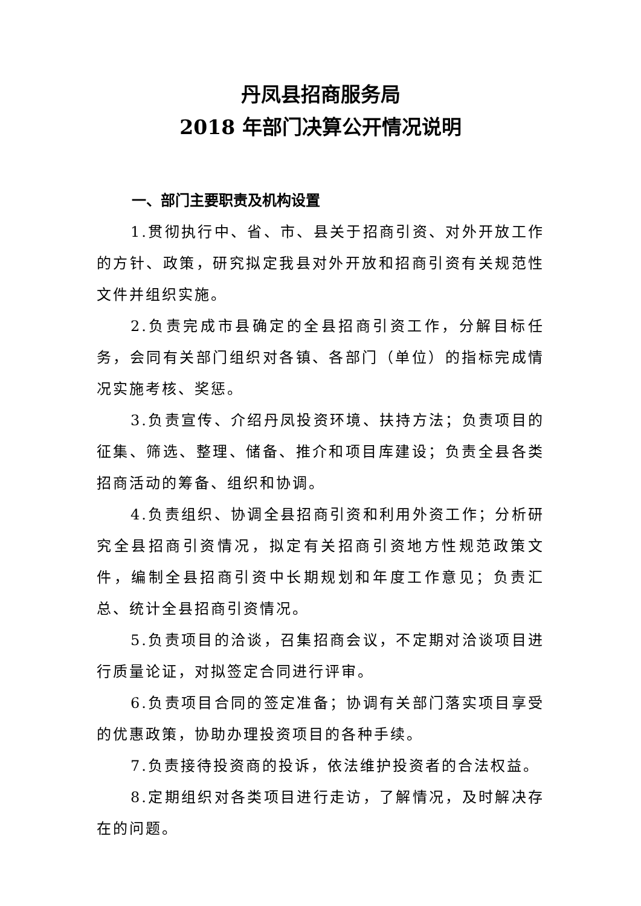丹凤县招商服务局
2018 年部门决算公开情况说明
一、部门主要职责及机构设置
1.贯彻执行中、省、市、县关于招商引资、对外开放工作的方针、政策，研究拟定我县对外开放和招商引资有关规范性文件并组织实施。
2.负责完成市县确定的全县招商引资工作，分解目标任务，会同有关部门组织对各镇、各部门（单位）的指标完成情况实施考核、奖惩。
3.负责宣传、介绍丹凤投资环境、扶持方法；负责项目的征集、筛选、整理、储备、推介和项目库建设；负责全县各类招商活动的筹备、组织和协调。
4.负责组织、协调全县招商引资和利用外资工作；分析研究全县招商引资情况，拟定有关招商引资地方性规范政策文件，编制全县招商引资中长期规划和年度工作意见；负责汇总、统计全县招商引资情况。
5.负责项目的洽谈，召集招商会议，不定期对洽谈项目进行质量论证，对拟签定合同进行评审。
6.负责项目合同的签定准备；协调有关部门落实项目享受的优惠政策，协助办理投资项目的各种手续。
7.负责接待投资商的投诉，依法维护投资者的合法权益。
8.定期组织对各类项目进行走访，了解情况，及时解决存在的问题。